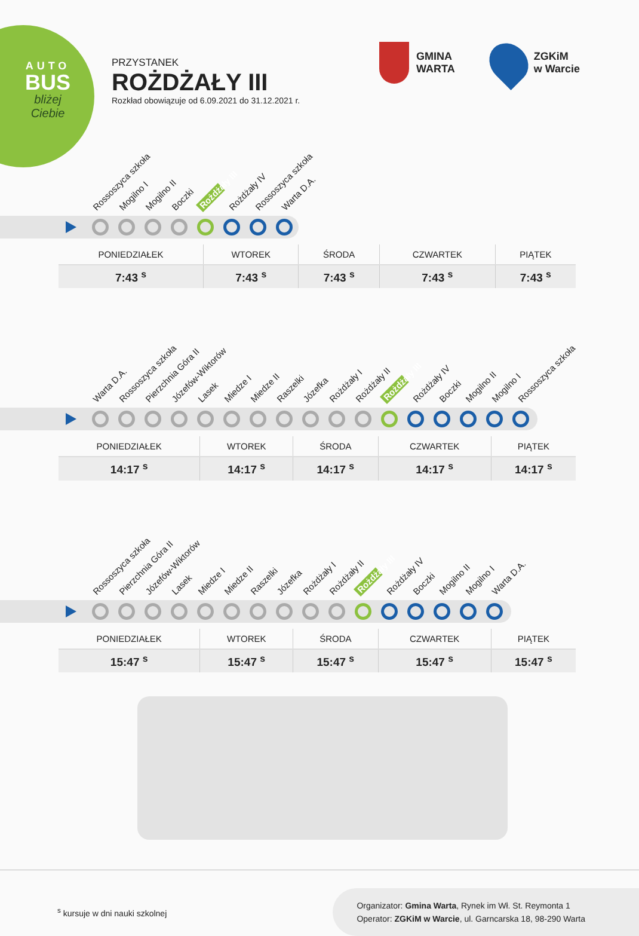AUTO
BUS
bliżej
Ciebie
PRZYSTANEK
ROŻDŻAŁY III
Rozkład obowiązuje od 6.09.2021 do 31.12.2021 r.
GMINA
WARTA
ZGKiM
w Warcie
Rossoszyca szkoła Mogilno I Mogilno II Boczki Rożdżały III Rożdżały IV Rossoszyca szkoła Warta D.A.
| PONIEDZIAŁEK | WTOREK | ŚRODA | CZWARTEK | PIĄTEK |
| --- | --- | --- | --- | --- |
| 7:43 <sup>s</sup> | 7:43 <sup>s</sup> | 7:43 <sup>s</sup> | 7:43 <sup>s</sup> | 7:43 <sup>s</sup> |
Warta D.A. Rossoszyca szkoła Pierzchnia Góra II Józefów-Wiktorów Lasek Miedze I Miedze II Raszelki Józefka Rożdżały I Rożdżały II Rożdżały III Rożdżały IV Boczki Mogilno II Mogilno I Rossoszyca szkoła
| PONIEDZIAŁEK | WTOREK | ŚRODA | CZWARTEK | PIĄTEK |
| --- | --- | --- | --- | --- |
| 14:17 <sup>s</sup> | 14:17 <sup>s</sup> | 14:17 <sup>s</sup> | 14:17 <sup>s</sup> | 14:17 <sup>s</sup> |
Rossoszyca szkoła Pierzchnia Góra II Józefów-Wiktorów Lasek Miedze I Miedze II Raszelki Józefka Rożdżały I Rożdżały II Rożdżały III Rożdżały IV Boczki Mogilno II Mogilno I Warta D.A.
| PONIEDZIAŁEK | WTOREK | ŚRODA | CZWARTEK | PIĄTEK |
| --- | --- | --- | --- | --- |
| 15:47 <sup>s</sup> | 15:47 <sup>s</sup> | 15:47 <sup>s</sup> | 15:47 <sup>s</sup> | 15:47 <sup>s</sup> |
<sup>s</sup> kursuje w dni nauki szkolnej
Organizator: Gmina Warta, Rynek im Wł. St. Reymonta 1
Operator: ZGKiM w Warcie, ul. Garncarska 18, 98-290 Warta